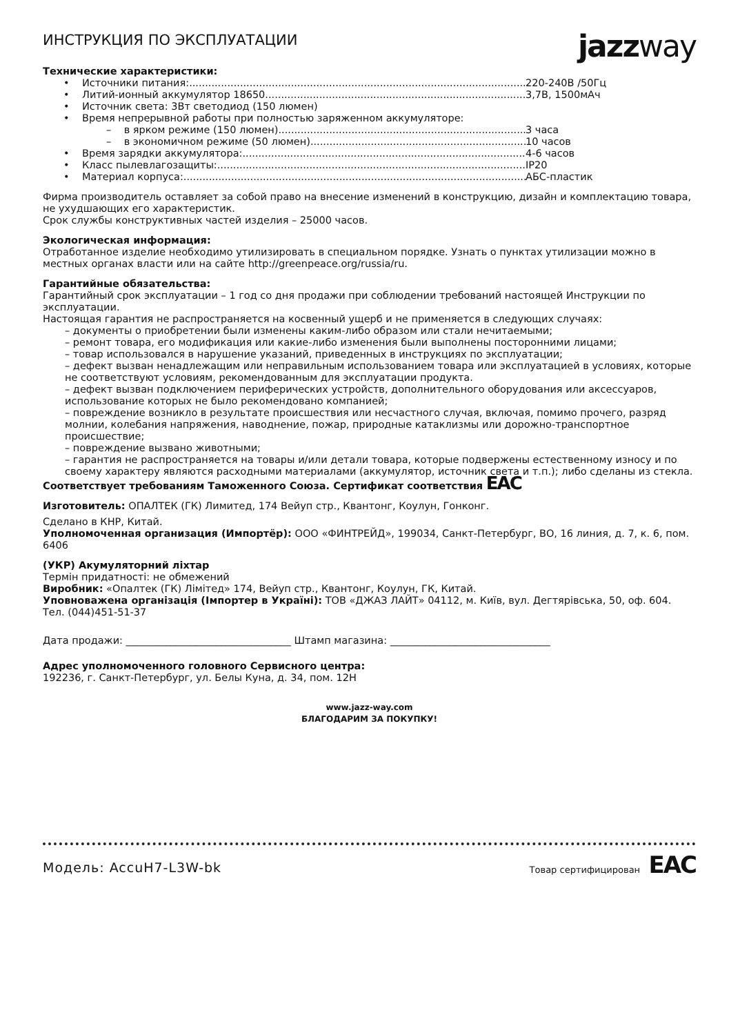ИНСТРУКЦИЯ ПО ЭКСПЛУАТАЦИИ
jazz way
Технические характеристики:
• Источники питания: 220-240В /50Гц
• Литий-ионный аккумулятор 18650 3,7В, 1500мАч
• Источник света: 3Вт светодиод (150 люмен)
• Время непрерывной работы при полностью заряженном аккумуляторе:
– в ярком режиме (150 люмен) 3 часа
– в экономичном режиме (50 люмен) 10 часов
• Время зарядки аккумулятора: 4-6 часов
• Класс пылевлагозащиты: IP20
• Материал корпуса: АБС-пластик
Фирма производитель оставляет за собой право на внесение изменений в конструкцию, дизайн и комплектацию товара, не ухудшающих его характеристик.
Срок службы конструктивных частей изделия – 25000 часов.
Экологическая информация:
Отработанное изделие необходимо утилизировать в специальном порядке. Узнать о пунктах утилизации можно в местных органах власти или на сайте http://greenpeace.org/russia/ru.
Гарантийные обязательства:
Гарантийный срок эксплуатации – 1 год со дня продажи при соблюдении требований настоящей Инструкции по эксплуатации.
Настоящая гарантия не распространяется на косвенный ущерб и не применяется в следующих случаях:
– документы о приобретении были изменены каким-либо образом или стали нечитаемыми;
– ремонт товара, его модификация или какие-либо изменения были выполнены посторонними лицами;
– товар использовался в нарушение указаний, приведенных в инструкциях по эксплуатации;
– дефект вызван ненадлежащим или неправильным использованием товара или эксплуатацией в условиях, которые не соответствуют условиям, рекомендованным для эксплуатации продукта.
– дефект вызван подключением периферических устройств, дополнительного оборудования или аксессуаров, использование которых не было рекомендовано компанией;
– повреждение возникло в результате происшествия или несчастного случая, включая, помимо прочего, разряд молнии, колебания напряжения, наводнение, пожар, природные катаклизмы или дорожно-транспортное происшествие;
– повреждение вызвано животными;
– гарантия не распространяется на товары и/или детали товара, которые подвержены естественному износу и по своему характеру являются расходными материалами (аккумулятор, источник света и т.п.); либо сделаны из стекла.
Соответствует требованиям Таможенного Союза. Сертификат соответствия EAC
Изготовитель: ОПАЛТЕК (ГК) Лимитед, 174 Вейуп стр., Квантонг, Коулун, Гонконг.
Сделано в КНР, Китай.
Уполномоченная организация (Импортёр): ООО «ФИНТРЕЙД», 199034, Санкт-Петербург, ВО, 16 линия, д. 7, к. 6, пом. 6406
(УКР) Акумуляторний ліхтар
Термін придатності: не обмежений
Виробник: «Опалтек (ГК) Лімітед» 174, Вейуп стр., Квантонг, Коулун, ГК, Китай.
Уповноважена організація (Імпортер в Україні): ТОВ «ДЖАЗ ЛАЙТ» 04112, м. Київ, вул. Дегтярівська, 50, оф. 604. Тел. (044)451-51-37
Дата продажи: _________________________________ Штамп магазина: ________________________________
Адрес уполномоченного головного Сервисного центра:
192236, г. Санкт-Петербург, ул. Белы Куна, д. 34, пом. 12Н
www.jazz-way.com
БЛАГОДАРИМ ЗА ПОКУПКУ!
Модель: AccuH7-L3W-bk Товар сертифицирован EAC